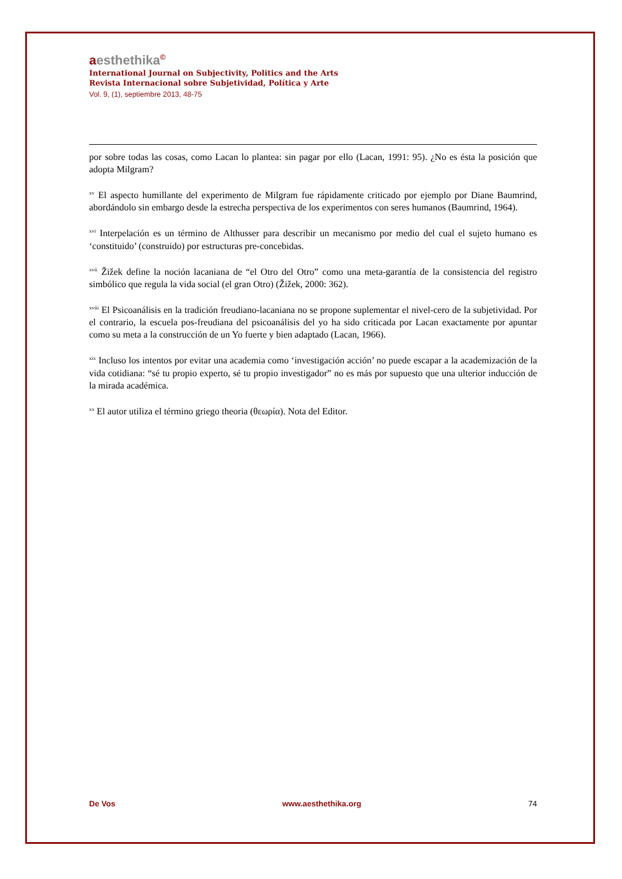aesthethika©
International Journal on Subjectivity, Politics and the Arts
Revista Internacional sobre Subjetividad, Política y Arte
Vol. 9, (1), septiembre 2013, 48-75
por sobre todas las cosas, como Lacan lo plantea: sin pagar por ello (Lacan, 1991: 95). ¿No es ésta la posición que adopta Milgram?
<sup>xv</sup> El aspecto humillante del experimento de Milgram fue rápidamente criticado por ejemplo por Diane Baumrind, abordándolo sin embargo desde la estrecha perspectiva de los experimentos con seres humanos (Baumrind, 1964).
<sup>xvi</sup> Interpelación es un término de Althusser para describir un mecanismo por medio del cual el sujeto humano es ‘constituido’ (construido) por estructuras pre-concebidas.
<sup>xvii</sup> Žižek define la noción lacaniana de “el Otro del Otro” como una meta-garantía de la consistencia del registro simbólico que regula la vida social (el gran Otro) (Žižek, 2000: 362).
<sup>xviii</sup> El Psicoanálisis en la tradición freudiano-lacaniana no se propone suplementar el nivel-cero de la subjetividad. Por el contrario, la escuela pos-freudiana del psicoanálisis del yo ha sido criticada por Lacan exactamente por apuntar como su meta a la construcción de un Yo fuerte y bien adaptado (Lacan, 1966).
<sup>xix</sup> Incluso los intentos por evitar una academia como ‘investigación acción’ no puede escapar a la academización de la vida cotidiana: “sé tu propio experto, sé tu propio investigador” no es más por supuesto que una ulterior inducción de la mirada académica.
<sup>xx</sup> El autor utiliza el término griego theoria (θεωρία). Nota del Editor.
De Vos www.aesthethika.org 74